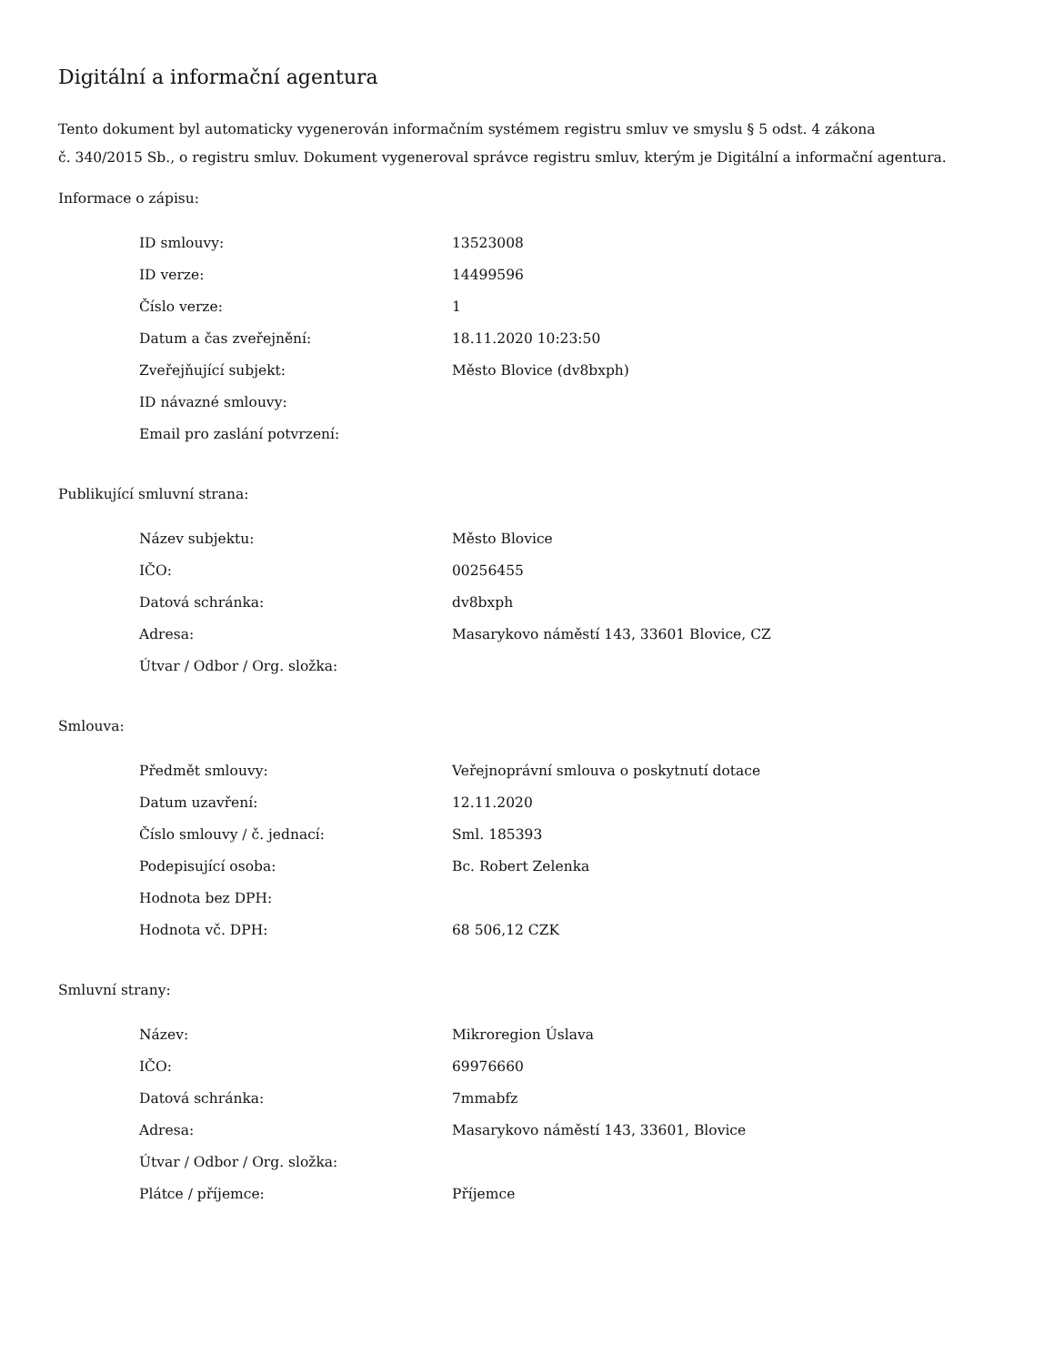Digitální a informační agentura
Tento dokument byl automaticky vygenerován informačním systémem registru smluv ve smyslu § 5 odst. 4 zákona
č. 340/2015 Sb., o registru smluv. Dokument vygeneroval správce registru smluv, kterým je Digitální a informační agentura.
Informace o zápisu:
| ID smlouvy: | 13523008 |
| ID verze: | 14499596 |
| Číslo verze: | 1 |
| Datum a čas zveřejnění: | 18.11.2020 10:23:50 |
| Zveřejňující subjekt: | Město Blovice (dv8bxph) |
| ID návazné smlouvy: | |
| Email pro zaslání potvrzení: | |
Publikující smluvní strana:
| Název subjektu: | Město Blovice |
| IČO: | 00256455 |
| Datová schránka: | dv8bxph |
| Adresa: | Masarykovo náměstí 143, 33601 Blovice, CZ |
| Útvar / Odbor / Org. složka: | |
Smlouva:
| Předmět smlouvy: | Veřejnoprávní smlouva o poskytnutí dotace |
| Datum uzavření: | 12.11.2020 |
| Číslo smlouvy / č. jednací: | Sml. 185393 |
| Podepisující osoba: | Bc. Robert Zelenka |
| Hodnota bez DPH: | |
| Hodnota vč. DPH: | 68 506,12 CZK |
Smluvní strany:
| Název: | Mikroregion Úslava |
| IČO: | 69976660 |
| Datová schránka: | 7mmabfz |
| Adresa: | Masarykovo náměstí 143, 33601, Blovice |
| Útvar / Odbor / Org. složka: | |
| Plátce / příjemce: | Příjemce |